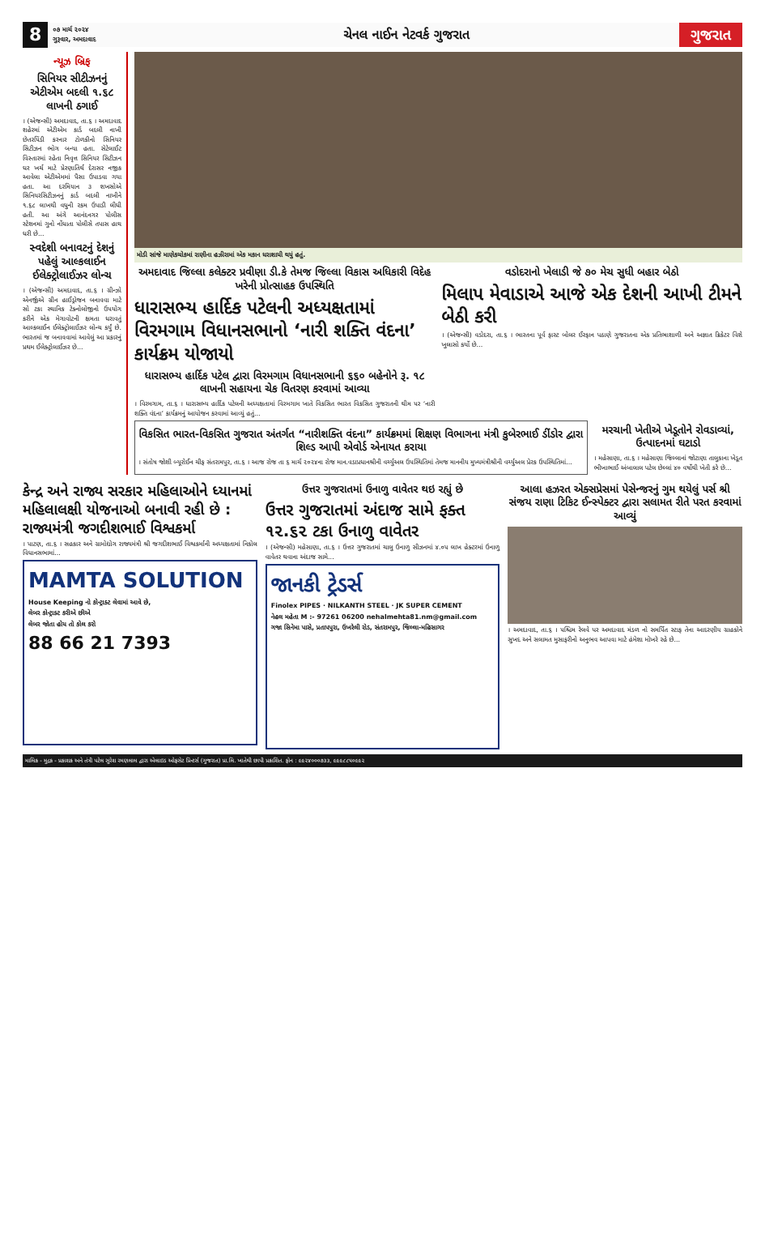8 ૦૭ માર્ચ ૨૦૨૪
ગુરૂવાર, અમદાવાદ ચેનલ નાઈન નેટવર્ક ગુજરાત ગુજરાત
ન્યૂઝ બ્રિફ
સિનિયર સીટીઝનનું એટીએમ બદલી ૧.૬૮ લાખની ઠગાઈ
। (એજન્સી) અમદાવાદ, તા.૬ । અમદાવાદ શહેરમાં એટીએમ કાર્ડ બદલી નાખી છેતરપિંડી કરનાર ટોળકીનો સિનિયર સિટીઝન ભોગ બન્યા હતા. સેટેલાઈટ વિસ્તારમાં રહેતા નિવૃત્ત સિનિયર સિટીઝન ઘર ખર્ચ માટે પ્રેરણાતિર્થ દેરાસર નજીક આવેલા એટીએમમાં પૈસા ઉપાડવા ગયા હતા. આ દરમિયાન ૩ શખસોએ સિનિયરસિટીઝનનું કાર્ડ બદલી નાખીને ૧.૬૮ લાખથી વધુની રકમ ઉપાડી લીધી હતી. આ અંગે આનંદનગર પોલીસ સ્ટેશનમાં ગુનો નોંધાતા પોલીસે તપાસ હાથ ધરી છે...
સ્વદેશી બનાવટનું દેશનું પહેલું આલ્કલાઈન ઈલેક્ટ્રોલાઈઝર લોન્ચ
। (એજન્સી) અમદાવાદ, તા.૬ । ગ્રીન્ઝો એનર્જીએ ગ્રીન હાઈડ્રોજન બનાવવા માટે સો ટકા સ્થાનિક ટેક્નોલોજીનો ઉપયોગ કરીને એક મેગાવોટની ક્ષમતા ધરાવતું આલ્કલાઈન ઈલેક્ટ્રોલાઈઝર લોન્ચ કર્યું છે. ભારતમાં જ બનાવવામાં આવેલું આ પ્રકારનું પ્રથમ ઈલેક્ટ્રોલાઈઝર છે...
મોડી સાંજે માણેકચોકમાં રાણીના હઝીરામાં એક મકાન ધરાશાયી થયું હતું.
અમદાવાદ જિલ્લા કલેક્ટર પ્રવીણા ડી.કે તેમજ જિલ્લા વિકાસ અધિકારી વિદેહ ખરેની પ્રોત્સાહક ઉપસ્થિતિ
ધારાસભ્ય હાર્દિક પટેલની અધ્યક્ષતામાં વિરમગામ વિધાનસભાનો ‘નારી શક્તિ વંદના’ કાર્યક્રમ યોજાયો
ધારાસભ્ય હાર્દિક પટેલ દ્વારા વિરમગામ વિધાનસભાની ૬૬૦ બહેનોને રૂ. ૧૮ લાખની સહાયના ચેક વિતરણ કરવામાં આવ્યા
। વિરમગામ, તા.૬ । ધારાસભ્ય હાર્દિક પટેલની અધ્યક્ષતામાં વિરમગામ ખાતે વિકસિત ભારત વિકસિત ગુજરાતની થીમ પર ‘નારી શક્તિ વંદના’ કાર્યક્રમનું આયોજન કરવામાં આવ્યું હતું...
વડોદરાનો ખેલાડી જે ૭૦ મેચ સુધી બહાર બેઠો
મિલાપ મેવાડાએ આજે એક દેશની આખી ટીમને બેઠી કરી
। (એજન્સી) વડોદરા, તા.૬ । ભારતના પૂર્વ ફાસ્ટ બોલર ઈરફાન પઠાણે ગુજરાતના એક પ્રતિભાશાળી અને અજ્ઞાત ક્રિકેટર વિશે ખુલાસો કર્યો છે...
વિકસિત ભારત-વિકસિત ગુજરાત અંતર્ગત “નારીશક્તિ વંદના” કાર્યક્રમમાં શિક્ષણ વિભાગના મંત્રી કુબેરભાઈ ડીંડોર દ્વારા શિલ્ડ આપી એવોર્ડ એનાયત કરાયા
। સંતોષ જોશી બ્યૂરોઈન ચીફ સંતરામપુર, તા.૬ । આજ રોજ તા ૬ માર્ચ ૨૦૨૪ના રોજ માન.વડાપ્રધાનશ્રીની વર્ચ્યુઅલ ઉપસ્થિતિમાં તેમજ માનનીય મુખ્યમંત્રીશ્રીની વર્ચ્યુઅલ પ્રેરક ઉપસ્થિતિમાં...
મરચાની ખેતીએ ખેડૂતોને રોવડાવ્યાં, ઉત્પાદનમાં ઘટાડો
। મહેસાણા, તા.૬ । મહેસાણા જિલ્લાનાં જોટાણા તાલુકાના ખેડૂત ભીખાભાઈ અંબાલાલ પટેલ છેલ્લાં ૪૦ વર્ષોથી ખેતી કરે છે...
કેન્દ્ર અને રાજ્ય સરકાર મહિલાઓને ધ્યાનમાં મહિલાલક્ષી યોજનાઓ બનાવી રહી છે : રાજ્યમંત્રી જગદીશભાઈ વિશ્વકર્મા
। પાટણ, તા.૬ । સહકાર અને ગ્રામોદ્યોગ રાજ્યમંત્રી શ્રી જગદીશભાઈ વિશ્વકર્માની અધ્યક્ષતામાં નિકોલ વિધાનસભામાં...
MAMTA SOLUTION
House Keeping નો કોન્ટ્રાક્ટ લેવામાં આવે છે,
લેબર કોન્ટ્રાક્ટ કરીએ છીએ
લેબર જોતા હોય તો કોલ કરો
88 66 21 7393
ઉત્તર ગુજરાતમાં ઉનાળુ વાવેતર થઇ રહ્યું છે
ઉત્તર ગુજરાતમાં અંદાજ સામે ફક્ત ૧૨.૬૨ ટકા ઉનાળુ વાવેતર
। (એજન્સી) મહેસાણા, તા.૬ । ઉત્તર ગુજરાતમાં ચાલુ ઉનાળુ સીઝનમાં ૪.૦૫ લાખ હેક્ટરમાં ઉનાળુ વાવેતર થવાના અંદાજ સામે...
જાનકી ટ્રેડર્સ
Finolex PIPES · NILKANTH STEEL · JK SUPER CEMENT
નેહલ મહેતા M :- 97261 06200 nehalmehta81.nm@gmail.com
ગજા સિનેમા પાસે, પ્રતાપપુરા, ઉખરેલી રોડ, સંતરામપુર, જિલ્લા-મહિસાગર
આલા હઝરત એક્સપ્રેસમાં પેસેન્જરનું ગુમ થયેલું પર્સ શ્રી સંજય રાણા ટિકિટ ઈન્સ્પેક્ટર દ્વારા સલામત રીતે પરત કરવામાં આવ્યું
। અમદાવાદ, તા.૬ । પશ્ચિમ રેલવે પર અમદાવાદ મંડળ નો સમર્પિત સ્ટાફ તેના આદરણીય ગ્રાહકોને સુખદ અને સલામત મુસાફરીનો અનુભવ આપવા માટે હંમેશા મોખરે રહે છે...
માલિક - મુદ્રક - પ્રકાશક અને તંત્રી પટેલ સુરેશ રમણલાલ દ્વારા એલાઇડ ઓફસેટ પ્રિન્ટર્સ (ગુજરાત) પ્રા.લિ. ખાતેથી છાપી પ્રકાશિત. ફોન : ૯૯૨૪૦૦૦૭૩૩, ૯૯૯૮૮૫૦૯૯૨